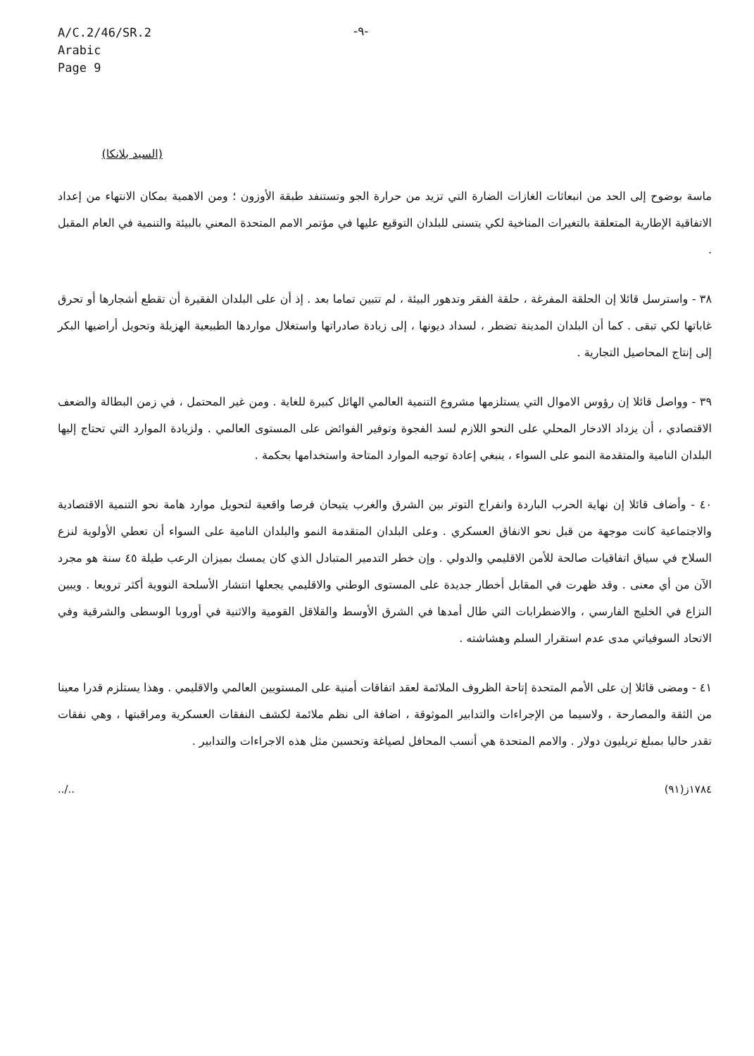A/C.2/46/SR.2
Arabic
Page 9
-٩-
(السيد بلانكا)
ماسة بوضوح إلى الحد من انبعاثات الغازات الضارة التي تزيد من حرارة الجو وتستنفد طبقة الأوزون ؛ ومن الاهمية بمكان الانتهاء من إعداد الاتفاقية الإطارية المتعلقة بالتغيرات المناخية لكي يتسنى للبلدان التوقيع عليها في مؤتمر الامم المتحدة المعني بالبيئة والتنمية في العام المقبل .
٣٨ - واسترسل قائلا إن الحلقة المفرغة ، حلقة الفقر وتدهور البيئة ، لم تتبين تماما بعد . إذ أن على البلدان الفقيرة أن تقطع أشجارها أو تحرق غاباتها لكي تبقى . كما أن البلدان المدينة تضطر ، لسداد ديونها ، إلى زيادة صادراتها واستغلال مواردها الطبيعية الهزيلة وتحويل أراضيها البكر إلى إنتاج المحاصيل التجارية .
٣٩ - وواصل قائلا إن رؤوس الاموال التي يستلزمها مشروع التنمية العالمي الهائل كبيرة للغاية . ومن غير المحتمل ، في زمن البطالة والضعف الاقتصادي ، أن يزداد الادخار المحلي على النحو اللازم لسد الفجوة وتوفير الفوائض على المستوى العالمي . ولزيادة الموارد التي تحتاج إليها البلدان النامية والمتقدمة النمو على السواء ، ينبغي إعادة توجيه الموارد المتاحة واستخدامها بحكمة .
٤٠ - وأضاف قائلا إن نهاية الحرب الباردة وانفراج التوتر بين الشرق والغرب يتيحان فرصا واقعية لتحويل موارد هامة نحو التنمية الاقتصادية والاجتماعية كانت موجهة من قبل نحو الانفاق العسكري . وعلى البلدان المتقدمة النمو والبلدان النامية على السواء أن تعطي الأولوية لنزع السلاح في سياق اتفاقيات صالحة للأمن الاقليمي والدولي . وإن خطر التدمير المتبادل الذي كان يمسك بميزان الرعب طيلة ٤٥ سنة هو مجرد الآن من أي معنى . وقد ظهرت في المقابل أخطار جديدة على المستوى الوطني والاقليمي يجعلها انتشار الأسلحة النووية أكثر ترويعا . ويبين النزاع في الخليج الفارسي ، والاضطرابات التي طال أمدها في الشرق الأوسط والقلاقل القومية والاثنية في أوروبا الوسطى والشرقية وفي الاتحاد السوفياتي مدى عدم استقرار السلم وهشاشته .
٤١ - ومضى قائلا إن على الأمم المتحدة إتاحة الظروف الملائمة لعقد اتفاقات أمنية على المستويين العالمي والاقليمي . وهذا يستلزم قدرا معينا من الثقة والمصارحة ، ولاسيما من الإجراءات والتدابير الموثوقة ، اضافة الى نظم ملائمة لكشف النفقات العسكرية ومراقبتها ، وهي نفقات تقدر حاليا بمبلغ تريليون دولار . والامم المتحدة هي أنسب المحافل لصياغة وتحسين مثل هذه الاجراءات والتدابير .
../.. ١٧٨٤ز(٩١)